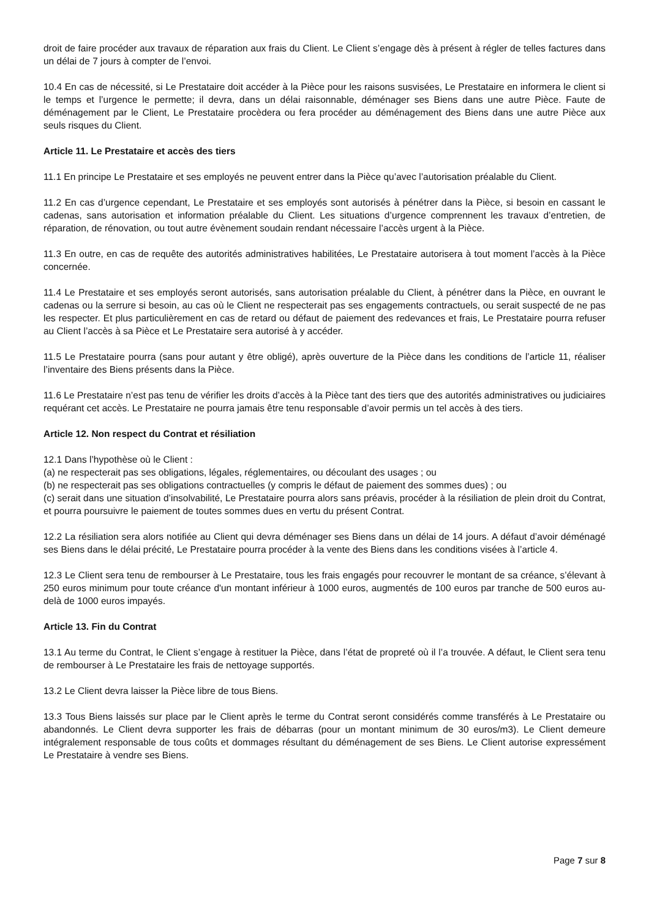droit de faire procéder aux travaux de réparation aux frais du Client. Le Client s’engage dès à présent à régler de telles factures dans un délai de 7 jours à compter de l’envoi.
10.4 En cas de nécessité, si Le Prestataire doit accéder à la Pièce pour les raisons susvisées, Le Prestataire en informera le client si le temps et l’urgence le permette; il devra, dans un délai raisonnable, déménager ses Biens dans une autre Pièce. Faute de déménagement par le Client, Le Prestataire procèdera ou fera procéder au déménagement des Biens dans une autre Pièce aux seuls risques du Client.
Article 11. Le Prestataire et accès des tiers
11.1 En principe Le Prestataire et ses employés ne peuvent entrer dans la Pièce qu’avec l’autorisation préalable du Client.
11.2 En cas d’urgence cependant, Le Prestataire et ses employés sont autorisés à pénétrer dans la Pièce, si besoin en cassant le cadenas, sans autorisation et information préalable du Client. Les situations d’urgence comprennent les travaux d’entretien, de réparation, de rénovation, ou tout autre évènement soudain rendant nécessaire l’accès urgent à la Pièce.
11.3 En outre, en cas de requête des autorités administratives habilitées, Le Prestataire autorisera à tout moment l’accès à la Pièce concernée.
11.4 Le Prestataire et ses employés seront autorisés, sans autorisation préalable du Client, à pénétrer dans la Pièce, en ouvrant le cadenas ou la serrure si besoin, au cas où le Client ne respecterait pas ses engagements contractuels, ou serait suspecté de ne pas les respecter. Et plus particulièrement en cas de retard ou défaut de paiement des redevances et frais, Le Prestataire pourra refuser au Client l’accès à sa Pièce et Le Prestataire sera autorisé à y accéder.
11.5 Le Prestataire pourra (sans pour autant y être obligé), après ouverture de la Pièce dans les conditions de l’article 11, réaliser l’inventaire des Biens présents dans la Pièce.
11.6 Le Prestataire n’est pas tenu de vérifier les droits d’accès à la Pièce tant des tiers que des autorités administratives ou judiciaires requérant cet accès. Le Prestataire ne pourra jamais être tenu responsable d’avoir permis un tel accès à des tiers.
Article 12. Non respect du Contrat et résiliation
12.1 Dans l’hypothèse où le Client :
(a) ne respecterait pas ses obligations, légales, réglementaires, ou découlant des usages ; ou
(b) ne respecterait pas ses obligations contractuelles (y compris le défaut de paiement des sommes dues) ; ou
(c) serait dans une situation d’insolvabilité, Le Prestataire pourra alors sans préavis, procéder à la résiliation de plein droit du Contrat, et pourra poursuivre le paiement de toutes sommes dues en vertu du présent Contrat.
12.2 La résiliation sera alors notifiée au Client qui devra déménager ses Biens dans un délai de 14 jours. A défaut d’avoir déménagé ses Biens dans le délai précité, Le Prestataire pourra procéder à la vente des Biens dans les conditions visées à l’article 4.
12.3 Le Client sera tenu de rembourser à Le Prestataire, tous les frais engagés pour recouvrer le montant de sa créance, s’élevant à 250 euros minimum pour toute créance d'un montant inférieur à 1000 euros, augmentés de 100 euros par tranche de 500 euros au-delà de 1000 euros impayés.
Article 13. Fin du Contrat
13.1 Au terme du Contrat, le Client s’engage à restituer la Pièce, dans l’état de propreté où il l’a trouvée. A défaut, le Client sera tenu de rembourser à Le Prestataire les frais de nettoyage supportés.
13.2 Le Client devra laisser la Pièce libre de tous Biens.
13.3 Tous Biens laissés sur place par le Client après le terme du Contrat seront considérés comme transférés à Le Prestataire ou abandonnés. Le Client devra supporter les frais de débarras (pour un montant minimum de 30 euros/m3). Le Client demeure intégralement responsable de tous coûts et dommages résultant du déménagement de ses Biens. Le Client autorise expressément Le Prestataire à vendre ses Biens.
Page 7 sur 8